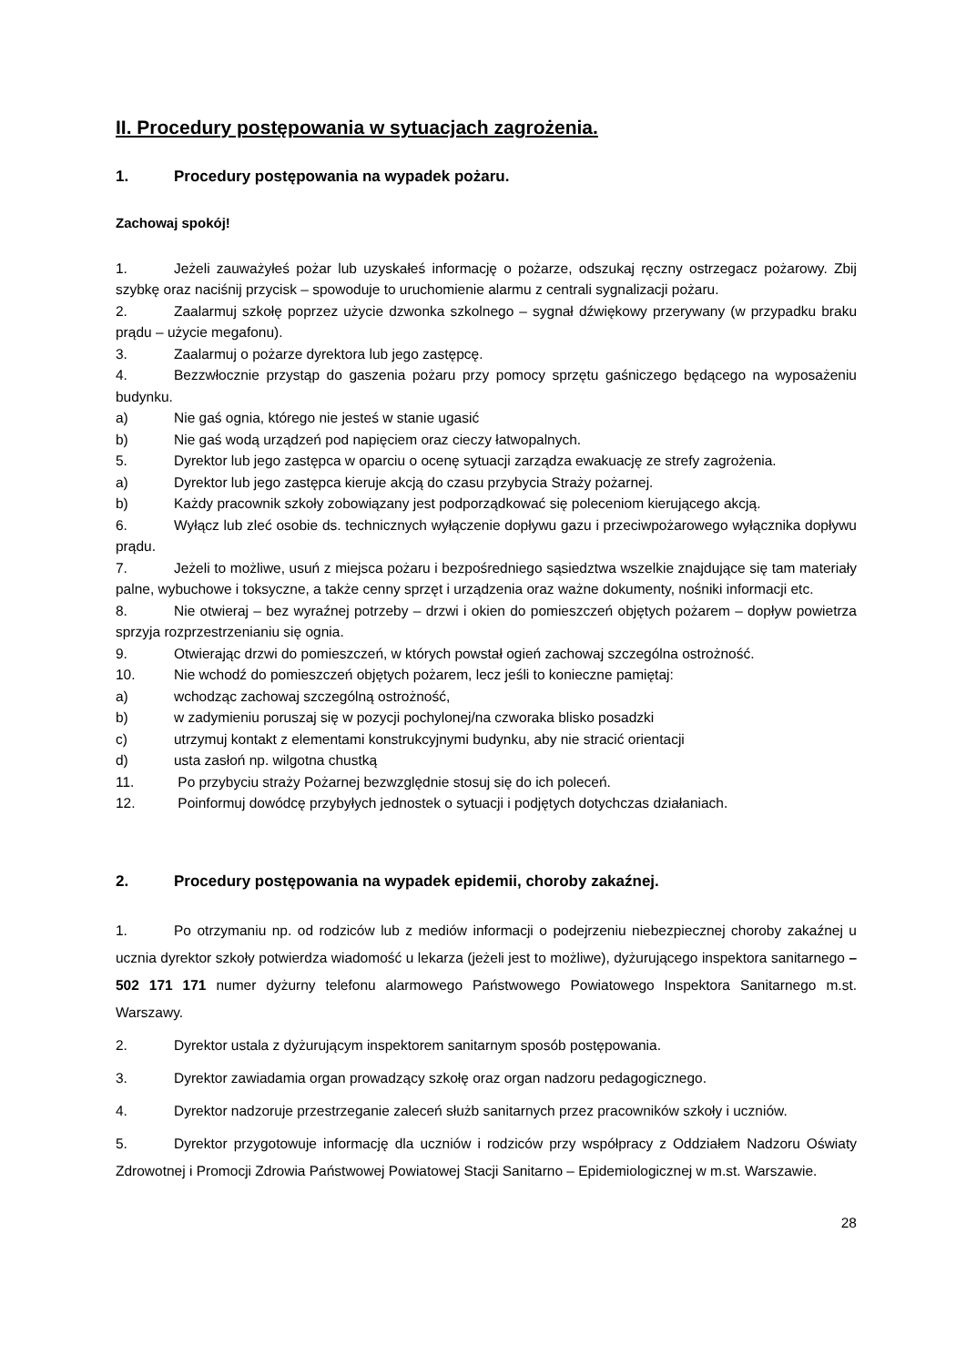II. Procedury postępowania w sytuacjach zagrożenia.
1. Procedury postępowania na wypadek pożaru.
Zachowaj spokój!
1. Jeżeli zauważyłeś pożar lub uzyskałeś informację o pożarze, odszukaj ręczny ostrzegacz pożarowy. Zbij szybkę oraz naciśnij przycisk – spowoduje to uruchomienie alarmu z centrali sygnalizacji pożaru.
2. Zaalarmuj szkołę poprzez użycie dzwonka szkolnego – sygnał dźwiękowy przerywany (w przypadku braku prądu – użycie megafonu).
3. Zaalarmuj o pożarze dyrektora lub jego zastępcę.
4. Bezzwłocznie przystąp do gaszenia pożaru przy pomocy sprzętu gaśniczego będącego na wyposażeniu budynku.
a) Nie gaś ognia, którego nie jesteś w stanie ugasić
b) Nie gaś wodą urządzeń pod napięciem oraz cieczy łatwopalnych.
5. Dyrektor lub jego zastępca w oparciu o ocenę sytuacji zarządza ewakuację ze strefy zagrożenia.
a) Dyrektor lub jego zastępca kieruje akcją do czasu przybycia Straży pożarnej.
b) Każdy pracownik szkoły zobowiązany jest podporządkować się poleceniom kierującego akcją.
6. Wyłącz lub zleć osobie ds. technicznych wyłączenie dopływu gazu i przeciwpożarowego wyłącznika dopływu prądu.
7. Jeżeli to możliwe, usuń z miejsca pożaru i bezpośredniego sąsiedztwa wszelkie znajdujące się tam materiały palne, wybuchowe i toksyczne, a także cenny sprzęt i urządzenia oraz ważne dokumenty, nośniki informacji etc.
8. Nie otwieraj – bez wyraźnej potrzeby – drzwi i okien do pomieszczeń objętych pożarem – dopływ powietrza sprzyja rozprzestrzenianiu się ognia.
9. Otwierając drzwi do pomieszczeń, w których powstał ogień zachowaj szczególna ostrożność.
10. Nie wchodź do pomieszczeń objętych pożarem, lecz jeśli to konieczne pamiętaj:
a) wchodząc zachowaj szczególną ostrożność,
b) w zadymieniu poruszaj się w pozycji pochylonej/na czworaka blisko posadzki
c) utrzymuj kontakt z elementami konstrukcyjnymi budynku, aby nie stracić orientacji
d) usta zasłoń np. wilgotna chustką
11. Po przybyciu straży Pożarnej bezwzględnie stosuj się do ich poleceń.
12. Poinformuj dowódcę przybyłych jednostek o sytuacji i podjętych dotychczas działaniach.
2. Procedury postępowania na wypadek epidemii, choroby zakaźnej.
1. Po otrzymaniu np. od rodziców lub z mediów informacji o podejrzeniu niebezpiecznej choroby zakaźnej u ucznia dyrektor szkoły potwierdza wiadomość u lekarza (jeżeli jest to możliwe), dyżurującego inspektora sanitarnego – 502 171 171 numer dyżurny telefonu alarmowego Państwowego Powiatowego Inspektora Sanitarnego m.st. Warszawy.
2. Dyrektor ustala z dyżurującym inspektorem sanitarnym sposób postępowania.
3. Dyrektor zawiadamia organ prowadzący szkołę oraz organ nadzoru pedagogicznego.
4. Dyrektor nadzoruje przestrzeganie zaleceń służb sanitarnych przez pracowników szkoły i uczniów.
5. Dyrektor przygotowuje informację dla uczniów i rodziców przy współpracy z Oddziałem Nadzoru Oświaty Zdrowotnej i Promocji Zdrowia Państwowej Powiatowej Stacji Sanitarno – Epidemiologicznej w m.st. Warszawie.
28